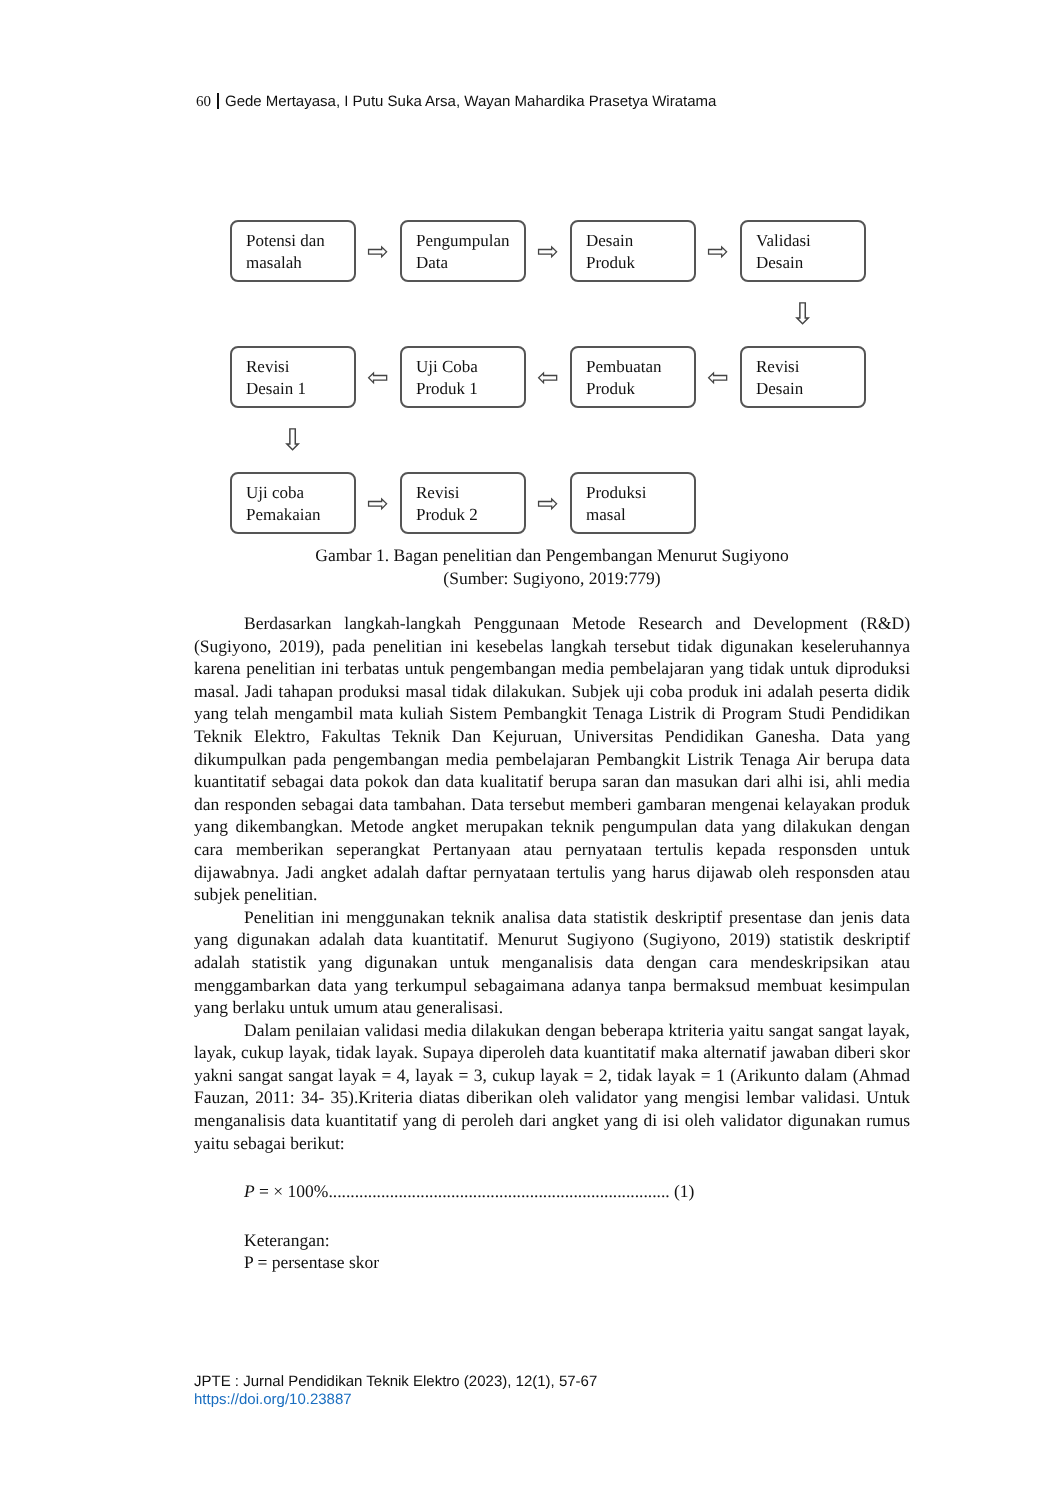60 Gede Mertayasa, I Putu Suka Arsa, Wayan Mahardika Prasetya Wiratama
Potensi dan masalah
⇨
Pengumpulan Data
⇨
Desain Produk
⇨
Validasi Desain
⇩
Revisi Desain 1
⇦
Uji Coba Produk 1
⇦
Pembuatan Produk
⇦
Revisi Desain
⇩
Uji coba Pemakaian
⇨
Revisi Produk 2
⇨
Produksi masal
Gambar 1. Bagan penelitian dan Pengembangan Menurut Sugiyono
(Sumber: Sugiyono, 2019:779)
Berdasarkan langkah-langkah Penggunaan Metode Research and Development (R&D) (Sugiyono, 2019), pada penelitian ini kesebelas langkah tersebut tidak digunakan keseleruhannya karena penelitian ini terbatas untuk pengembangan media pembelajaran yang tidak untuk diproduksi masal. Jadi tahapan produksi masal tidak dilakukan. Subjek uji coba produk ini adalah peserta didik yang telah mengambil mata kuliah Sistem Pembangkit Tenaga Listrik di Program Studi Pendidikan Teknik Elektro, Fakultas Teknik Dan Kejuruan, Universitas Pendidikan Ganesha. Data yang dikumpulkan pada pengembangan media pembelajaran Pembangkit Listrik Tenaga Air berupa data kuantitatif sebagai data pokok dan data kualitatif berupa saran dan masukan dari alhi isi, ahli media dan responden sebagai data tambahan. Data tersebut memberi gambaran mengenai kelayakan produk yang dikembangkan. Metode angket merupakan teknik pengumpulan data yang dilakukan dengan cara memberikan seperangkat Pertanyaan atau pernyataan tertulis kepada responsden untuk dijawabnya. Jadi angket adalah daftar pernyataan tertulis yang harus dijawab oleh responsden atau subjek penelitian.
Penelitian ini menggunakan teknik analisa data statistik deskriptif presentase dan jenis data yang digunakan adalah data kuantitatif. Menurut Sugiyono (Sugiyono, 2019) statistik deskriptif adalah statistik yang digunakan untuk menganalisis data dengan cara mendeskripsikan atau menggambarkan data yang terkumpul sebagaimana adanya tanpa bermaksud membuat kesimpulan yang berlaku untuk umum atau generalisasi.
Dalam penilaian validasi media dilakukan dengan beberapa ktriteria yaitu sangat sangat layak, layak, cukup layak, tidak layak. Supaya diperoleh data kuantitatif maka alternatif jawaban diberi skor yakni sangat sangat layak = 4, layak = 3, cukup layak = 2, tidak layak = 1 (Arikunto dalam (Ahmad Fauzan, 2011: 34- 35).Kriteria diatas diberikan oleh validator yang mengisi lembar validasi. Untuk menganalisis data kuantitatif yang di peroleh dari angket yang di isi oleh validator digunakan rumus yaitu sebagai berikut:
P = × 100%.............................................................................. (1)
Keterangan:
P = persentase skor
JPTE : Jurnal Pendidikan Teknik Elektro (2023), 12(1), 57-67
https://doi.org/10.23887